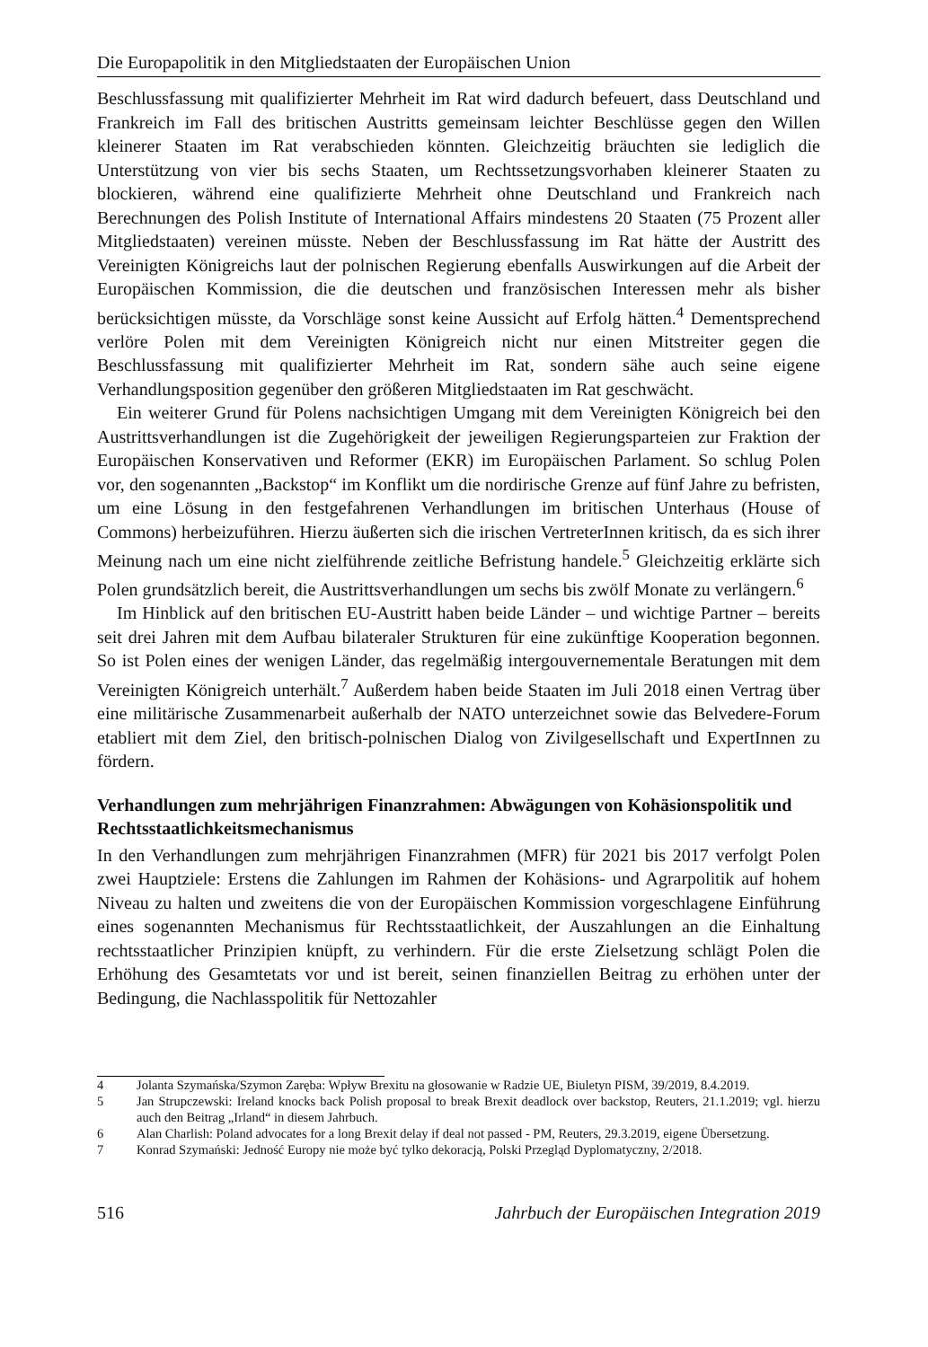Die Europapolitik in den Mitgliedstaaten der Europäischen Union
Beschlussfassung mit qualifizierter Mehrheit im Rat wird dadurch befeuert, dass Deutsch­land und Frankreich im Fall des britischen Austritts gemeinsam leichter Beschlüsse gegen den Willen kleinerer Staaten im Rat verabschieden könnten. Gleichzeitig bräuchten sie lediglich die Unterstützung von vier bis sechs Staaten, um Rechtssetzungsvorhaben kleine­rer Staaten zu blockieren, während eine qualifizierte Mehrheit ohne Deutschland und Frankreich nach Berechnungen des Polish Institute of International Affairs mindestens 20 Staaten (75 Prozent aller Mitgliedstaaten) vereinen müsste. Neben der Beschlussfassung im Rat hätte der Austritt des Vereinigten Königreichs laut der polnischen Regierung ebenfalls Auswirkungen auf die Arbeit der Europäischen Kommission, die die deutschen und franzö­sischen Interessen mehr als bisher berücksichtigen müsste, da Vorschläge sonst keine Aussicht auf Erfolg hätten.<sup>4</sup> Dementsprechend verlöre Polen mit dem Vereinigten König­reich nicht nur einen Mitstreiter gegen die Beschlussfassung mit qualifizierter Mehrheit im Rat, sondern sähe auch seine eigene Verhandlungsposition gegenüber den größeren Mitgliedstaaten im Rat geschwächt.
Ein weiterer Grund für Polens nachsichtigen Umgang mit dem Vereinigten Königreich bei den Austrittsverhandlungen ist die Zugehörigkeit der jeweiligen Regierungsparteien zur Fraktion der Europäischen Konservativen und Reformer (EKR) im Europäischen Parla­ment. So schlug Polen vor, den sogenannten „Backstop“ im Konflikt um die nordirische Grenze auf fünf Jahre zu befristen, um eine Lösung in den festgefahrenen Verhandlungen im britischen Unterhaus (House of Commons) herbeizuführen. Hierzu äußerten sich die irischen VertreterInnen kritisch, da es sich ihrer Meinung nach um eine nicht zielführende zeitliche Befristung handele.<sup>5</sup> Gleichzeitig erklärte sich Polen grundsätzlich bereit, die Austrittsverhandlungen um sechs bis zwölf Monate zu verlängern.<sup>6</sup>
Im Hinblick auf den britischen EU-Austritt haben beide Länder – und wichtige Partner – bereits seit drei Jahren mit dem Aufbau bilateraler Strukturen für eine zukünftige Koopera­tion begonnen. So ist Polen eines der wenigen Länder, das regelmäßig intergouvernementa­le Beratungen mit dem Vereinigten Königreich unterhält.<sup>7</sup> Außerdem haben beide Staaten im Juli 2018 einen Vertrag über eine militärische Zusammenarbeit außerhalb der NATO unterzeichnet sowie das Belvedere-Forum etabliert mit dem Ziel, den britisch-polnischen Dialog von Zivilgesellschaft und ExpertInnen zu fördern.
Verhandlungen zum mehrjährigen Finanzrahmen: Abwägungen von Kohäsionspolitik und Rechtsstaatlichkeitsmechanismus
In den Verhandlungen zum mehrjährigen Finanzrahmen (MFR) für 2021 bis 2017 verfolgt Polen zwei Hauptziele: Erstens die Zahlungen im Rahmen der Kohäsions- und Agrar­politik auf hohem Niveau zu halten und zweitens die von der Europäischen Kommission vorgeschlagene Einführung eines sogenannten Mechanismus für Rechtsstaatlichkeit, der Auszahlungen an die Einhaltung rechtsstaatlicher Prinzipien knüpft, zu verhindern. Für die erste Zielsetzung schlägt Polen die Erhöhung des Gesamtetats vor und ist bereit, seinen finanziellen Beitrag zu erhöhen unter der Bedingung, die Nachlasspolitik für Nettozahler
4 Jolanta Szymańska/Szymon Zaręba: Wpływ Brexitu na głosowanie w Radzie UE, Biuletyn PISM, 39/2019, 8.4.2019.
5 Jan Strupczewski: Ireland knocks back Polish proposal to break Brexit deadlock over backstop, Reuters, 21.1.2019; vgl. hierzu auch den Beitrag „Irland“ in diesem Jahrbuch.
6 Alan Charlish: Poland advocates for a long Brexit delay if deal not passed - PM, Reuters, 29.3.2019, eigene Überset­zung.
7 Konrad Szymański: Jedność Europy nie może być tylko dekoracją, Polski Przegląd Dyplomatyczny, 2/2018.
516 Jahrbuch der Europäischen Integration 2019